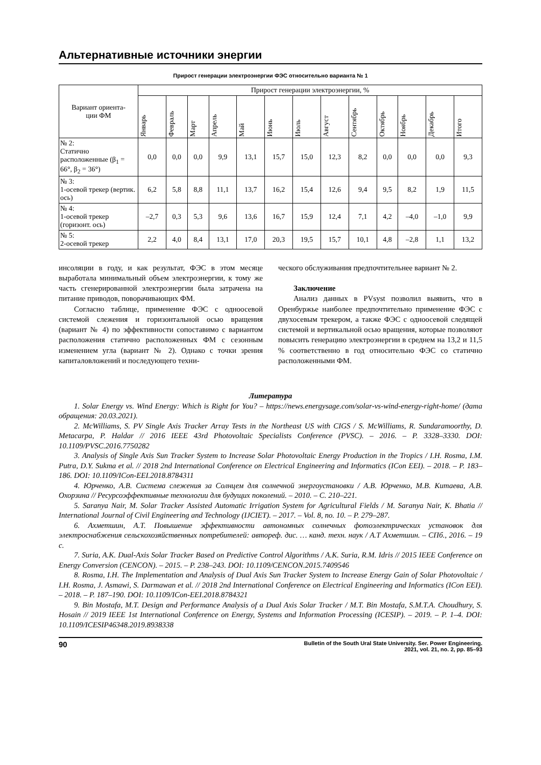Альтернативные источники энергии
Прирост генерации электроэнергии ФЭС относительно варианта № 1
| Вариант ориента- ции ФМ | Прирост генерации электроэнергии, % | | | | | | | | | | | | |
| --- | --- | --- | --- | --- | --- | --- | --- | --- | --- | --- | --- | --- | --- |
| | Январь | Февраль | Март | Апрель | Май | Июнь | Июль | Август | Сентябрь | Октябрь | Ноябрь | Декабрь | Итого |
| № 2: Статично расположенные (β<sub>1</sub> = 66°, β<sub>2</sub> = 36°) | 0,0 | 0,0 | 0,0 | 9,9 | 13,1 | 15,7 | 15,0 | 12,3 | 8,2 | 0,0 | 0,0 | 0,0 | 9,3 |
| № 3: 1-осевой трекер (вертик. ось) | 6,2 | 5,8 | 8,8 | 11,1 | 13,7 | 16,2 | 15,4 | 12,6 | 9,4 | 9,5 | 8,2 | 1,9 | 11,5 |
| № 4: 1-осевой трекер (горизонт. ось) | –2,7 | 0,3 | 5,3 | 9,6 | 13,6 | 16,7 | 15,9 | 12,4 | 7,1 | 4,2 | –4,0 | –1,0 | 9,9 |
| № 5: 2-осевой трекер | 2,2 | 4,0 | 8,4 | 13,1 | 17,0 | 20,3 | 19,5 | 15,7 | 10,1 | 4,8 | –2,8 | 1,1 | 13,2 |
инсоляции в году, и как результат, ФЭС в этом месяце выработала минимальный объем электроэнергии, к тому же часть сгенерированной электроэнергии была затрачена на питание приводов, поворачивающих ФМ.
Согласно таблице, применение ФЭС с одноосевой системой слежения и горизонтальной осью вращения (вариант № 4) по эффективности сопоставимо с вариантом расположения статично расположенных ФМ с сезонным изменением угла (вариант № 2). Однако с точки зрения капиталовложений и последующего техни-
ческого обслуживания предпочтительнее вариант № 2.
Заключение
Анализ данных в PVsyst позволил выявить, что в Оренбуржье наиболее предпочтительно применение ФЭС с двухосевым трекером, а также ФЭС с одноосевой следящей системой и вертикальной осью вращения, которые позволяют повысить генерацию электроэнергии в среднем на 13,2 и 11,5 % соответственно в год относительно ФЭС со статично расположенными ФМ.
Литература
1. Solar Energy vs. Wind Energy: Which is Right for You? – https://news.energysage.com/solar-vs-wind-energy-right-home/ (дата обращения: 20.03.2021).
2. McWilliams, S. PV Single Axis Tracker Array Tests in the Northeast US with CIGS / S. McWilliams, R. Sundaramoorthy, D. Metacarpa, P. Haldar // 2016 IEEE 43rd Photovoltaic Specialists Conference (PVSC). – 2016. – P. 3328–3330. DOI: 10.1109/PVSC.2016.7750282
3. Analysis of Single Axis Sun Tracker System to Increase Solar Photovoltaic Energy Production in the Tropics / I.H. Rosma, I.M. Putra, D.Y. Sukma et al. // 2018 2nd International Conference on Electrical Engineering and Informatics (ICon EEI). – 2018. – P. 183–186. DOI: 10.1109/ICon-EEI.2018.8784311
4. Юрченко, А.В. Система слежения за Солнцем для солнечной энергоустановки / А.В. Юрченко, М.В. Китаева, А.В. Охорзина // Ресурсоэффективные технологии для будущих поколений. – 2010. – С. 210–221.
5. Saranya Nair, M. Solar Tracker Assisted Automatic Irrigation System for Agricultural Fields / M. Saranya Nair, K. Bhatia // International Journal of Civil Engineering and Technology (IJCIET). – 2017. – Vol. 8, no. 10. – P. 279–287.
6. Ахметшин, А.Т. Повышение эффективности автономных солнечных фотоэлектрических установок для электроснабжения сельскохозяйственных потребителей: автореф. дис. … канд. техн. наук / А.Т Ахметшин. – СПб., 2016. – 19 с.
7. Suria, A.K. Dual-Axis Solar Tracker Based on Predictive Control Algorithms / A.K. Suria, R.M. Idris // 2015 IEEE Conference on Energy Conversion (CENCON). – 2015. – P. 238–243. DOI: 10.1109/CENCON.2015.7409546
8. Rosma, I.H. The Implementation and Analysis of Dual Axis Sun Tracker System to Increase Energy Gain of Solar Photovoltaic / I.H. Rosma, J. Asmawi, S. Darmawan et al. // 2018 2nd International Conference on Electrical Engineering and Informatics (ICon EEI). – 2018. – P. 187–190. DOI: 10.1109/ICon-EEI.2018.8784321
9. Bin Mostafa, M.T. Design and Performance Analysis of a Dual Axis Solar Tracker / M.T. Bin Mostafa, S.M.T.A. Choudhury, S. Hosain // 2019 IEEE 1st International Conference on Energy, Systems and Information Processing (ICESIP). – 2019. – P. 1–4. DOI: 10.1109/ICESIP46348.2019.8938338
90 Bulletin of the South Ural State University. Ser. Power Engineering.
2021, vol. 21, no. 2, pp. 85–93